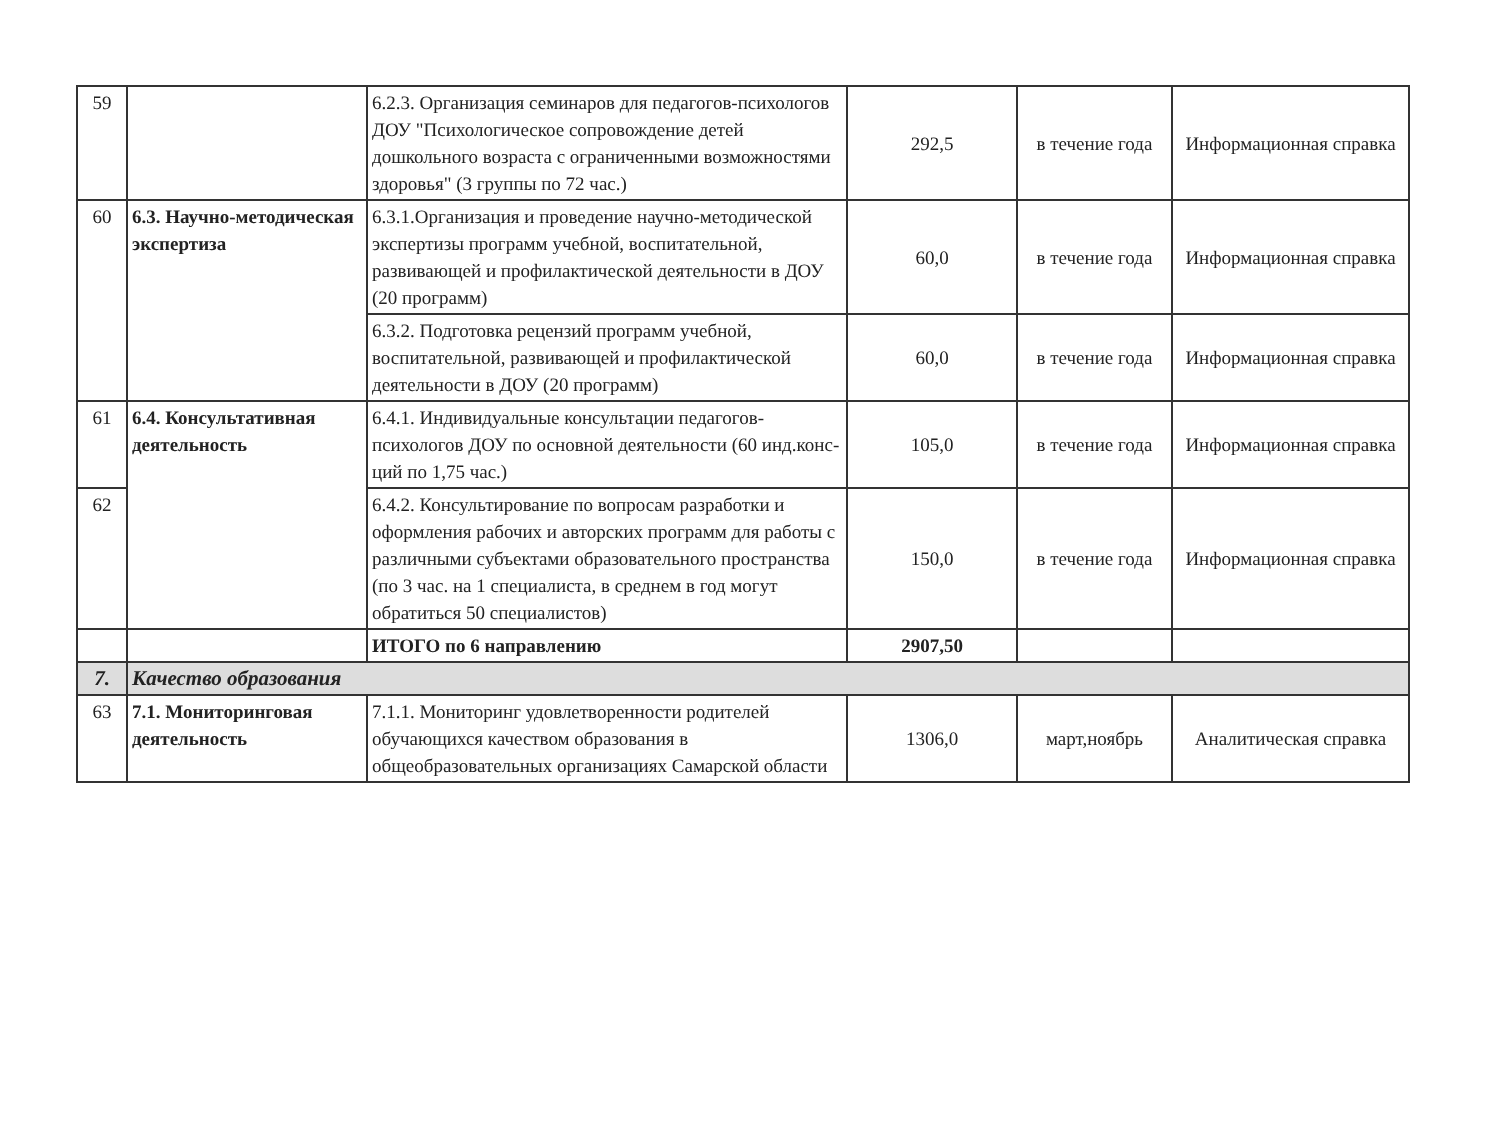| 59 | | 6.2.3. Организация семинаров для педагогов-психологов ДОУ "Психологическое сопровождение детей дошкольного возраста с ограниченными возможностями здоровья" (3 группы по 72 час.) | 292,5 | в течение года | Информационная справка |
| 60 | 6.3. Научно-методическая экспертиза | 6.3.1.Организация и проведение научно-методической экспертизы программ учебной, воспитательной, развивающей и профилактической деятельности в ДОУ (20 программ) | 60,0 | в течение года | Информационная справка |
| | | 6.3.2. Подготовка рецензий программ учебной, воспитательной, развивающей и профилактической деятельности в ДОУ (20 программ) | 60,0 | в течение года | Информационная справка |
| 61 | 6.4. Консультативная деятельность | 6.4.1. Индивидуальные консультации педагогов-психологов ДОУ по основной деятельности (60 инд.конс-ций по 1,75 час.) | 105,0 | в течение года | Информационная справка |
| 62 | | 6.4.2. Консультирование по вопросам разработки и оформления рабочих и авторских программ для работы с различными субъектами образовательного пространства (по 3 час. на 1 специалиста, в среднем в год могут обратиться 50 специалистов) | 150,0 | в течение года | Информационная справка |
| | | ИТОГО по 6 направлению | 2907,50 | | |
| 7. | Качество образования | | | | |
| 63 | 7.1. Мониторинговая деятельность | 7.1.1. Мониторинг удовлетворенности родителей обучающихся качеством образования в общеобразовательных организациях Самарской области | 1306,0 | март,ноябрь | Аналитическая справка |